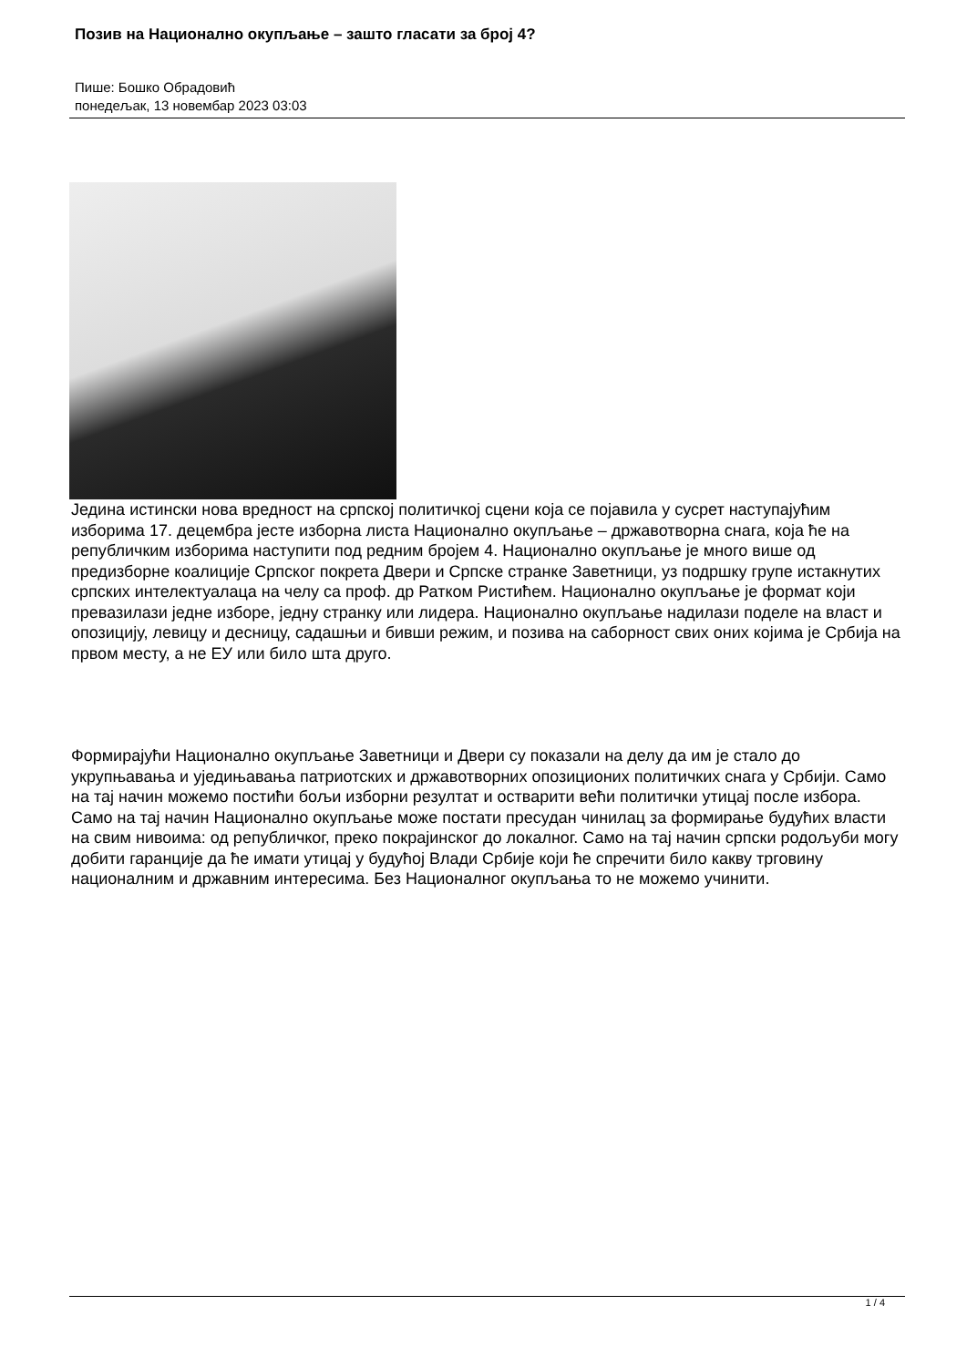Позив на Национално окупљање – зашто гласати за број 4?
Пише: Бошко Обрадовић
понедељак, 13 новембар 2023 03:03
Једина истински нова вредност на српској политичкој сцени која се појавила у сусрет наступајућим изборима 17. децембра јесте изборна листа Национално окупљање – државотворна снага, која ће на републичким изборима наступити под редним бројем 4. Национално окупљање је много више од предизборне коалиције Српског покрета Двери и Српске странке Заветници, уз подршку групе истакнутих српских интелектуалаца на челу са проф. др Ратком Ристићем. Национално окупљање је формат који превазилази једне изборе, једну странку или лидера. Национално окупљање надилази поделе на власт и опозицију, левицу и десницу, садашњи и бивши режим, и позива на саборност свих оних којима је Србија на првом месту, а не ЕУ или било шта друго.
Формирајући Национално окупљање Заветници и Двери су показали на делу да им је стало до укрупњавања и уједињавања патриотских и државотворних опозиционих политичких снага у Србији. Само на тај начин можемо постићи бољи изборни резултат и остварити већи политички утицај после избора. Само на тај начин Национално окупљање може постати пресудан чинилац за формирање будућих власти на свим нивоима: од републичког, преко покрајинског до локалног. Само на тај начин српски родољуби могу добити гаранције да ће имати утицај у будућој Влади Србије који ће спречити било какву трговину националним и државним интересима. Без Националног окупљања то не можемо учинити.
1 / 4